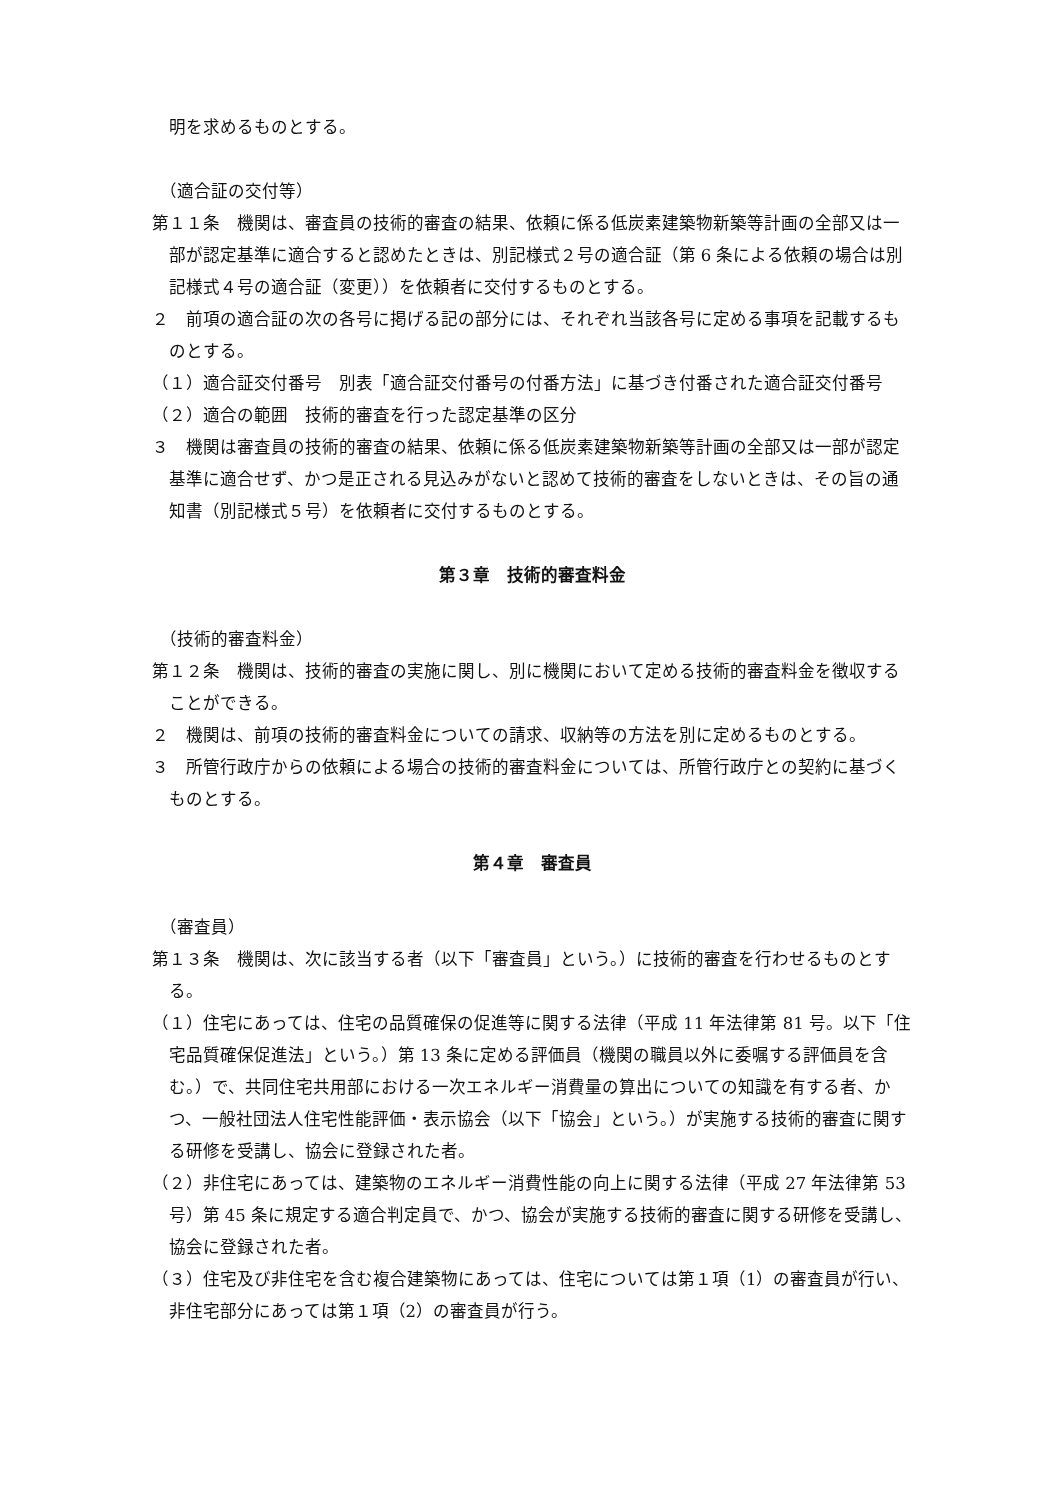明を求めるものとする。
（適合証の交付等）
第１１条　機関は、審査員の技術的審査の結果、依頼に係る低炭素建築物新築等計画の全部又は一部が認定基準に適合すると認めたときは、別記様式２号の適合証（第 6 条による依頼の場合は別記様式４号の適合証（変更））を依頼者に交付するものとする。
２　前項の適合証の次の各号に掲げる記の部分には、それぞれ当該各号に定める事項を記載するものとする。
（１）適合証交付番号　別表「適合証交付番号の付番方法」に基づき付番された適合証交付番号
（２）適合の範囲　技術的審査を行った認定基準の区分
３　機関は審査員の技術的審査の結果、依頼に係る低炭素建築物新築等計画の全部又は一部が認定基準に適合せず、かつ是正される見込みがないと認めて技術的審査をしないときは、その旨の通知書（別記様式５号）を依頼者に交付するものとする。
第３章　技術的審査料金
（技術的審査料金）
第１２条　機関は、技術的審査の実施に関し、別に機関において定める技術的審査料金を徴収することができる。
２　機関は、前項の技術的審査料金についての請求、収納等の方法を別に定めるものとする。
３　所管行政庁からの依頼による場合の技術的審査料金については、所管行政庁との契約に基づくものとする。
第４章　審査員
（審査員）
第１３条　機関は、次に該当する者（以下「審査員」という。）に技術的審査を行わせるものとする。
（１）住宅にあっては、住宅の品質確保の促進等に関する法律（平成 11 年法律第 81 号。以下「住宅品質確保促進法」という。）第 13 条に定める評価員（機関の職員以外に委嘱する評価員を含む。）で、共同住宅共用部における一次エネルギー消費量の算出についての知識を有する者、かつ、一般社団法人住宅性能評価・表示協会（以下「協会」という。）が実施する技術的審査に関する研修を受講し、協会に登録された者。
（２）非住宅にあっては、建築物のエネルギー消費性能の向上に関する法律（平成 27 年法律第 53 号）第 45 条に規定する適合判定員で、かつ、協会が実施する技術的審査に関する研修を受講し、協会に登録された者。
（３）住宅及び非住宅を含む複合建築物にあっては、住宅については第１項（1）の審査員が行い、非住宅部分にあっては第１項（2）の審査員が行う。